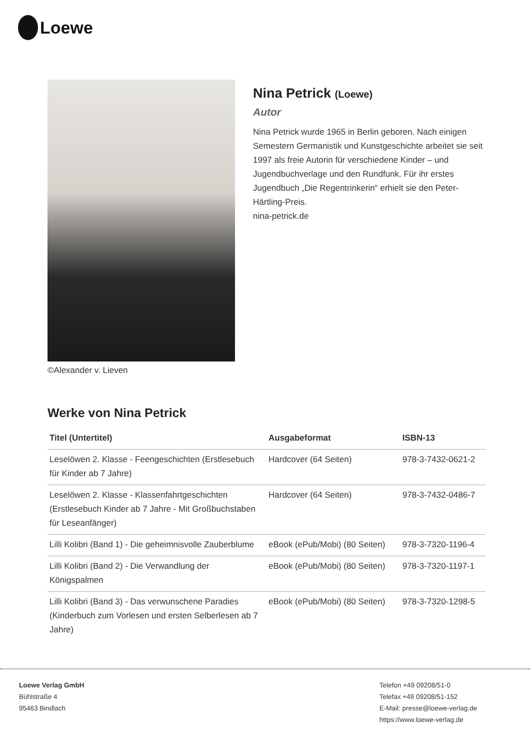Loewe
©Alexander v. Lieven
Nina Petrick (Loewe)
Autor
Nina Petrick wurde 1965 in Berlin geboren. Nach einigen Semestern Germanistik und Kunstgeschichte arbeitet sie seit 1997 als freie Autorin für verschiedene Kinder – und Jugendbuchverlage und den Rundfunk. Für ihr erstes Jugendbuch „Die Regentrinkerin“ erhielt sie den Peter-Härtling-Preis.
nina-petrick.de
Werke von Nina Petrick
| Titel (Untertitel) | Ausgabeformat | ISBN-13 |
| --- | --- | --- |
| Leselöwen 2. Klasse - Feengeschichten (Erstlesebuch für Kinder ab 7 Jahre) | Hardcover (64 Seiten) | 978-3-7432-0621-2 |
| Leselöwen 2. Klasse - Klassenfahrtgeschichten (Erstlesebuch Kinder ab 7 Jahre - Mit Großbuchstaben für Leseanfänger) | Hardcover (64 Seiten) | 978-3-7432-0486-7 |
| Lilli Kolibri (Band 1) - Die geheimnisvolle Zauberblume | eBook (ePub/Mobi) (80 Seiten) | 978-3-7320-1196-4 |
| Lilli Kolibri (Band 2) - Die Verwandlung der Königspalmen | eBook (ePub/Mobi) (80 Seiten) | 978-3-7320-1197-1 |
| Lilli Kolibri (Band 3) - Das verwunschene Paradies (Kinderbuch zum Vorlesen und ersten Selberlesen ab 7 Jahre) | eBook (ePub/Mobi) (80 Seiten) | 978-3-7320-1298-5 |
Loewe Verlag GmbH
Bühlstraße 4
95463 Bindlach
Telefon +49 09208/51-0
Telefax +49 09208/51-152
E-Mail: presse@loewe-verlag.de
https://www.loewe-verlag.de